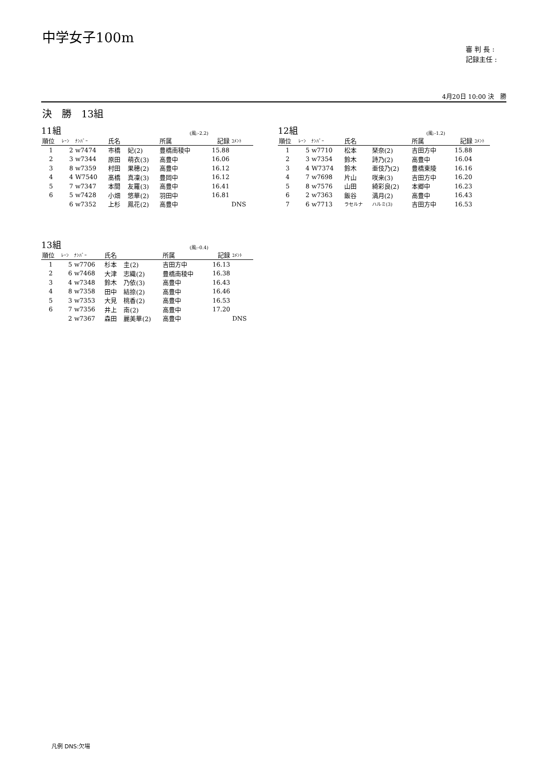中学女子100m
審 判 長 :
記録主任 :
4月20日 10:00 決　勝
決　勝　13組
11組 (風:-2.2)
| 順位 | ﾚｰﾝ | ﾅﾝﾊﾞｰ | 氏名 | | 所属 | 記録 | ｺﾒﾝﾄ |
| --- | --- | --- | --- | --- | --- | --- | --- |
| 1 | 2 | w7474 | 市橋 | 妃(2) | 豊橋南稜中 | 15.88 | |
| 2 | 3 | w7344 | 原田 | 萌衣(3) | 高豊中 | 16.06 | |
| 3 | 8 | w7359 | 村田 | 果穂(2) | 高豊中 | 16.12 | |
| 4 | 4 | W7540 | 髙橋 | 真凜(3) | 豊岡中 | 16.12 | |
| 5 | 7 | w7347 | 本間 | 友羅(3) | 高豊中 | 16.41 | |
| 6 | 5 | w7428 | 小畑 | 悠華(2) | 羽田中 | 16.81 | |
| | 6 | w7352 | 上杉 | 鳳花(2) | 高豊中 | | DNS |
12組 (風:-1.2)
| 順位 | ﾚｰﾝ | ﾅﾝﾊﾞｰ | 氏名 | | 所属 | 記録 | ｺﾒﾝﾄ |
| --- | --- | --- | --- | --- | --- | --- | --- |
| 1 | 5 | w7710 | 松本 | 琹奈(2) | 吉田方中 | 15.88 | |
| 2 | 3 | w7354 | 鈴木 | 詩乃(2) | 高豊中 | 16.04 | |
| 3 | 4 | W7374 | 鈴木 | 亜伎乃(2) | 豊橋東陵 | 16.16 | |
| 4 | 7 | w7698 | 片山 | 咲来(3) | 吉田方中 | 16.20 | |
| 5 | 8 | w7576 | 山田 | 綺彩良(2) | 本郷中 | 16.23 | |
| 6 | 2 | w7363 | 飯谷 | 満月(2) | 高豊中 | 16.43 | |
| 7 | 6 | w7713 | ラセルナ | ハルミ(3) | 吉田方中 | 16.53 | |
13組 (風:-0.4)
| 順位 | ﾚｰﾝ | ﾅﾝﾊﾞｰ | 氏名 | | 所属 | 記録 | ｺﾒﾝﾄ |
| --- | --- | --- | --- | --- | --- | --- | --- |
| 1 | 5 | w7706 | 杉本 | 圭(2) | 吉田方中 | 16.13 | |
| 2 | 6 | w7468 | 大津 | 志織(2) | 豊橋南稜中 | 16.38 | |
| 3 | 4 | w7348 | 鈴木 | 乃依(3) | 高豊中 | 16.43 | |
| 4 | 8 | w7358 | 田中 | 結捺(2) | 高豊中 | 16.46 | |
| 5 | 3 | w7353 | 大見 | 桃香(2) | 高豊中 | 16.53 | |
| 6 | 7 | w7356 | 井上 | 南(2) | 高豊中 | 17.20 | |
| | 2 | w7367 | 森田 | 麗美華(2) | 高豊中 | | DNS |
凡例 DNS:欠場